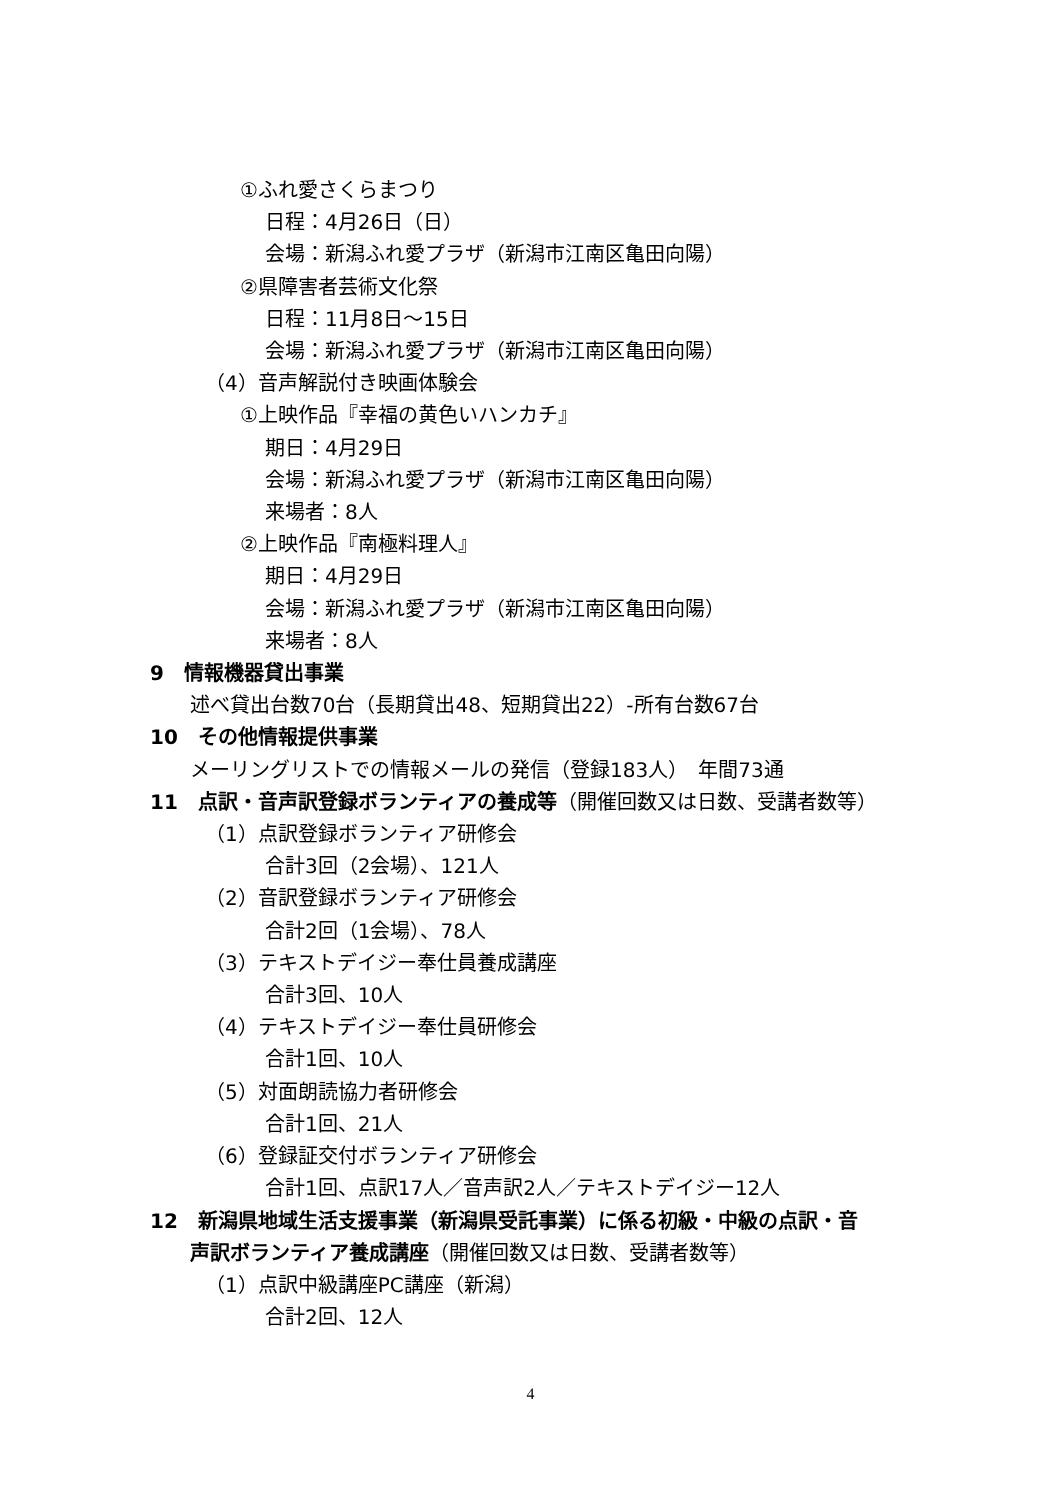①ふれ愛さくらまつり
日程：4月26日（日）
会場：新潟ふれ愛プラザ（新潟市江南区亀田向陽）
②県障害者芸術文化祭
日程：11月8日～15日
会場：新潟ふれ愛プラザ（新潟市江南区亀田向陽）
（4）音声解説付き映画体験会
①上映作品『幸福の黄色いハンカチ』
期日：4月29日
会場：新潟ふれ愛プラザ（新潟市江南区亀田向陽）
来場者：8人
②上映作品『南極料理人』
期日：4月29日
会場：新潟ふれ愛プラザ（新潟市江南区亀田向陽）
来場者：8人
9　情報機器貸出事業
述べ貸出台数70台（長期貸出48、短期貸出22）‐所有台数67台
10　その他情報提供事業
メーリングリストでの情報メールの発信（登録183人）　年間73通
11　点訳・音声訳登録ボランティアの養成等（開催回数又は日数、受講者数等）
（1）点訳登録ボランティア研修会
合計3回（2会場）、121人
（2）音訳登録ボランティア研修会
合計2回（1会場）、78人
（3）テキストデイジー奉仕員養成講座
合計3回、10人
（4）テキストデイジー奉仕員研修会
合計1回、10人
（5）対面朗読協力者研修会
合計1回、21人
（6）登録証交付ボランティア研修会
合計1回、点訳17人／音声訳2人／テキストデイジー12人
12　新潟県地域生活支援事業（新潟県受託事業）に係る初級・中級の点訳・音
声訳ボランティア養成講座（開催回数又は日数、受講者数等）
（1）点訳中級講座PC講座（新潟）
合計2回、12人
4